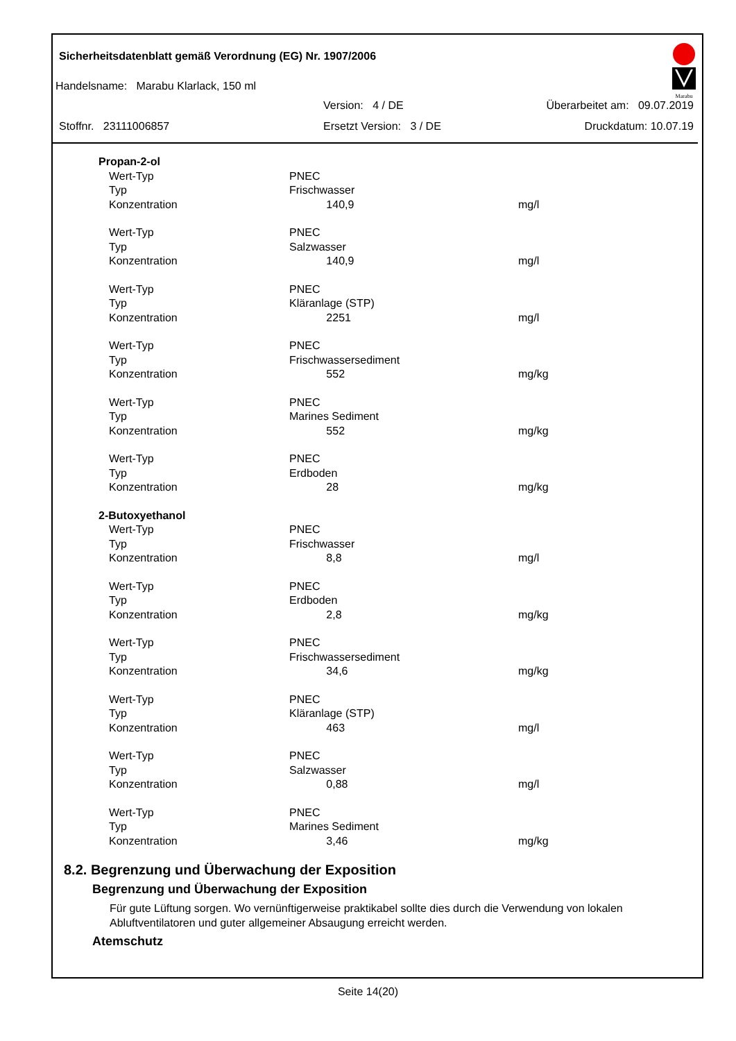Sicherheitsdatenblatt gemäß Verordnung (EG) Nr. 1907/2006
Marabu
Handelsname: Marabu Klarlack, 150 ml
Version: 4 / DE Überarbeitet am: 09.07.2019
Stoffnr. 23111006857 Ersetzt Version: 3 / DE Druckdatum: 10.07.19
| Propan-2-ol | | |
| Wert-Typ | PNEC | |
| Typ | Frischwasser | |
| Konzentration | 140,9 | mg/l |
| Wert-Typ | PNEC | |
| Typ | Salzwasser | |
| Konzentration | 140,9 | mg/l |
| Wert-Typ | PNEC | |
| Typ | Kläranlage (STP) | |
| Konzentration | 2251 | mg/l |
| Wert-Typ | PNEC | |
| Typ | Frischwassersediment | |
| Konzentration | 552 | mg/kg |
| Wert-Typ | PNEC | |
| Typ | Marines Sediment | |
| Konzentration | 552 | mg/kg |
| Wert-Typ | PNEC | |
| Typ | Erdboden | |
| Konzentration | 28 | mg/kg |
| 2-Butoxyethanol | | |
| Wert-Typ | PNEC | |
| Typ | Frischwasser | |
| Konzentration | 8,8 | mg/l |
| Wert-Typ | PNEC | |
| Typ | Erdboden | |
| Konzentration | 2,8 | mg/kg |
| Wert-Typ | PNEC | |
| Typ | Frischwassersediment | |
| Konzentration | 34,6 | mg/kg |
| Wert-Typ | PNEC | |
| Typ | Kläranlage (STP) | |
| Konzentration | 463 | mg/l |
| Wert-Typ | PNEC | |
| Typ | Salzwasser | |
| Konzentration | 0,88 | mg/l |
| Wert-Typ | PNEC | |
| Typ | Marines Sediment | |
| Konzentration | 3,46 | mg/kg |
8.2. Begrenzung und Überwachung der Exposition
Begrenzung und Überwachung der Exposition
Für gute Lüftung sorgen. Wo vernünftigerweise praktikabel sollte dies durch die Verwendung von lokalen Abluftventilatoren und guter allgemeiner Absaugung erreicht werden.
Atemschutz
Seite 14(20)